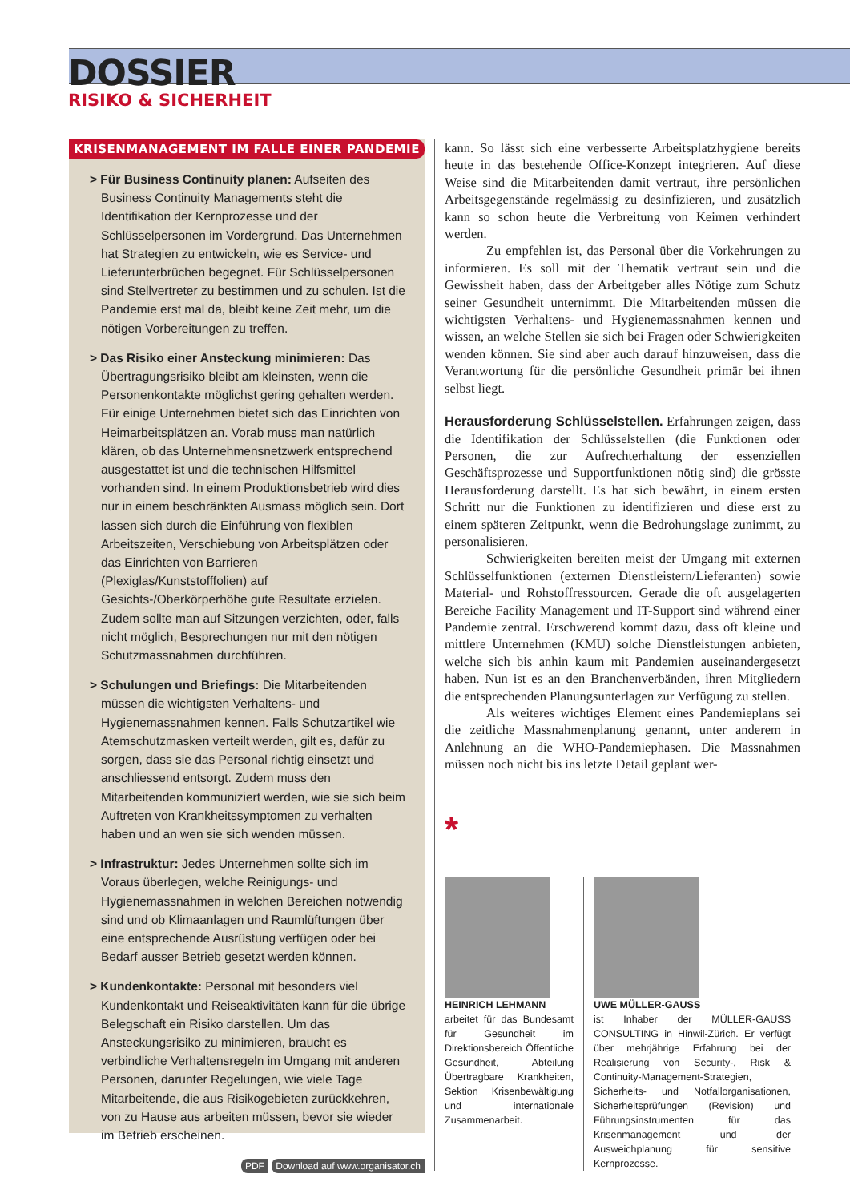DOSSIER
RISIKO & SICHERHEIT
KRISENMANAGEMENT IM FALLE EINER PANDEMIE
> Für Business Continuity planen: Aufseiten des Business Continuity Managements steht die Identifikation der Kernprozesse und der Schlüsselpersonen im Vordergrund. Das Unternehmen hat Strategien zu entwickeln, wie es Service- und Lieferunterbrüchen begegnet. Für Schlüsselpersonen sind Stellvertreter zu bestimmen und zu schulen. Ist die Pandemie erst mal da, bleibt keine Zeit mehr, um die nötigen Vorbereitungen zu treffen.
> Das Risiko einer Ansteckung minimieren: Das Übertragungsrisiko bleibt am kleinsten, wenn die Personenkontakte möglichst gering gehalten werden. Für einige Unternehmen bietet sich das Einrichten von Heimarbeitsplätzen an. Vorab muss man natürlich klären, ob das Unternehmensnetzwerk entsprechend ausgestattet ist und die technischen Hilfsmittel vorhanden sind. In einem Produktionsbetrieb wird dies nur in einem beschränkten Ausmass möglich sein. Dort lassen sich durch die Einführung von flexiblen Arbeitszeiten, Verschiebung von Arbeitsplätzen oder das Einrichten von Barrieren (Plexiglas/Kunststofffolien) auf Gesichts-/Oberkörperhöhe gute Resultate erzielen. Zudem sollte man auf Sitzungen verzichten, oder, falls nicht möglich, Besprechungen nur mit den nötigen Schutzmassnahmen durchführen.
> Schulungen und Briefings: Die Mitarbeitenden müssen die wichtigsten Verhaltens- und Hygienemassnahmen kennen. Falls Schutzartikel wie Atemschutzmasken verteilt werden, gilt es, dafür zu sorgen, dass sie das Personal richtig einsetzt und anschliessend entsorgt. Zudem muss den Mitarbeitenden kommuniziert werden, wie sie sich beim Auftreten von Krankheitssymptomen zu verhalten haben und an wen sie sich wenden müssen.
> Infrastruktur: Jedes Unternehmen sollte sich im Voraus überlegen, welche Reinigungs- und Hygienemassnahmen in welchen Bereichen notwendig sind und ob Klimaanlagen und Raumlüftungen über eine entsprechende Ausrüstung verfügen oder bei Bedarf ausser Betrieb gesetzt werden können.
> Kundenkontakte: Personal mit besonders viel Kundenkontakt und Reiseaktivitäten kann für die übrige Belegschaft ein Risiko darstellen. Um das Ansteckungsrisiko zu minimieren, braucht es verbindliche Verhaltensregeln im Umgang mit anderen Personen, darunter Regelungen, wie viele Tage Mitarbeitende, die aus Risikogebieten zurückkehren, von zu Hause aus arbeiten müssen, bevor sie wieder im Betrieb erscheinen.
PDF Download auf www.organisator.ch
kann. So lässt sich eine verbesserte Arbeitsplatzhygiene bereits heute in das bestehende Office-Konzept integrieren. Auf diese Weise sind die Mitarbeitenden damit vertraut, ihre persönlichen Arbeitsgegenstände regelmässig zu desinfizieren, und zusätzlich kann so schon heute die Verbreitung von Keimen verhindert werden.
Zu empfehlen ist, das Personal über die Vorkehrungen zu informieren. Es soll mit der Thematik vertraut sein und die Gewissheit haben, dass der Arbeitgeber alles Nötige zum Schutz seiner Gesundheit unternimmt. Die Mitarbeitenden müssen die wichtigsten Verhaltens- und Hygienemassnahmen kennen und wissen, an welche Stellen sie sich bei Fragen oder Schwierigkeiten wenden können. Sie sind aber auch darauf hinzuweisen, dass die Verantwortung für die persönliche Gesundheit primär bei ihnen selbst liegt.
Herausforderung Schlüsselstellen. Erfahrungen zeigen, dass die Identifikation der Schlüsselstellen (die Funktionen oder Personen, die zur Aufrechterhaltung der essenziellen Geschäftsprozesse und Supportfunktionen nötig sind) die grösste Herausforderung darstellt. Es hat sich bewährt, in einem ersten Schritt nur die Funktionen zu identifizieren und diese erst zu einem späteren Zeitpunkt, wenn die Bedrohungslage zunimmt, zu personalisieren.
Schwierigkeiten bereiten meist der Umgang mit externen Schlüsselfunktionen (externen Dienstleistern/Lieferanten) sowie Material- und Rohstoffressourcen. Gerade die oft ausgelagerten Bereiche Facility Management und IT-Support sind während einer Pandemie zentral. Erschwerend kommt dazu, dass oft kleine und mittlere Unternehmen (KMU) solche Dienstleistungen anbieten, welche sich bis anhin kaum mit Pandemien auseinandergesetzt haben. Nun ist es an den Branchenverbänden, ihren Mitgliedern die entsprechenden Planungsunterlagen zur Verfügung zu stellen.
Als weiteres wichtiges Element eines Pandemieplans sei die zeitliche Massnahmenplanung genannt, unter anderem in Anlehnung an die WHO-Pandemiephasen. Die Massnahmen müssen noch nicht bis ins letzte Detail geplant wer-
*
HEINRICH LEHMANN
arbeitet für das Bundesamt für Gesundheit im Direktionsbereich Öffentliche Gesundheit, Abteilung Übertragbare Krankheiten, Sektion Krisenbewältigung und internationale Zusammenarbeit.
UWE MÜLLER-GAUSS
ist Inhaber der MÜLLER-GAUSS CONSULTING in Hinwil-Zürich. Er verfügt über mehrjährige Erfahrung bei der Realisierung von Security-, Risk & Continuity-Management-Strategien, Sicherheits- und Notfallorganisationen, Sicherheitsprüfungen (Revision) und Führungsinstrumenten für das Krisenmanagement und der Ausweichplanung für sensitive Kernprozesse.